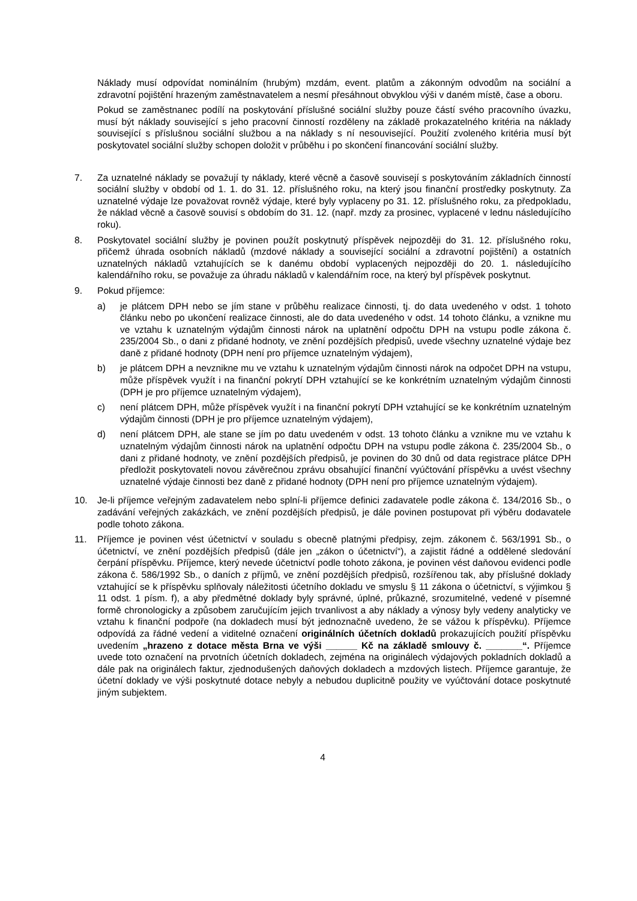Náklady musí odpovídat nominálním (hrubým) mzdám, event. platům a zákonným odvodům na sociální a zdravotní pojištění hrazeným zaměstnavatelem a nesmí přesáhnout obvyklou výši v daném místě, čase a oboru.
Pokud se zaměstnanec podílí na poskytování příslušné sociální služby pouze částí svého pracovního úvazku, musí být náklady související s jeho pracovní činností rozděleny na základě prokazatelného kritéria na náklady související s příslušnou sociální službou a na náklady s ní nesouvisející. Použití zvoleného kritéria musí být poskytovatel sociální služby schopen doložit v průběhu i po skončení financování sociální služby.
7. Za uznatelné náklady se považují ty náklady, které věcně a časově souvisejí s poskytováním základních činností sociální služby v období od 1. 1. do 31. 12. příslušného roku, na který jsou finanční prostředky poskytnuty. Za uznatelné výdaje lze považovat rovněž výdaje, které byly vyplaceny po 31. 12. příslušného roku, za předpokladu, že náklad věcně a časově souvisí s obdobím do 31. 12. (např. mzdy za prosinec, vyplacené v lednu následujícího roku).
8. Poskytovatel sociální služby je povinen použít poskytnutý příspěvek nejpozději do 31. 12. příslušného roku, přičemž úhrada osobních nákladů (mzdové náklady a související sociální a zdravotní pojištění) a ostatních uznatelných nákladů vztahujících se k danému období vyplacených nejpozději do 20. 1. následujícího kalendářního roku, se považuje za úhradu nákladů v kalendářním roce, na který byl příspěvek poskytnut.
9. Pokud příjemce:
a) je plátcem DPH nebo se jím stane v průběhu realizace činnosti, tj. do data uvedeného v odst. 1 tohoto článku nebo po ukončení realizace činnosti, ale do data uvedeného v odst. 14 tohoto článku, a vznikne mu ve vztahu k uznatelným výdajům činnosti nárok na uplatnění odpočtu DPH na vstupu podle zákona č. 235/2004 Sb., o dani z přidané hodnoty, ve znění pozdějších předpisů, uvede všechny uznatelné výdaje bez daně z přidané hodnoty (DPH není pro příjemce uznatelným výdajem),
b) je plátcem DPH a nevznikne mu ve vztahu k uznatelným výdajům činnosti nárok na odpočet DPH na vstupu, může příspěvek využít i na finanční pokrytí DPH vztahující se ke konkrétním uznatelným výdajům činnosti (DPH je pro příjemce uznatelným výdajem),
c) není plátcem DPH, může příspěvek využít i na finanční pokrytí DPH vztahující se ke konkrétním uznatelným výdajům činnosti (DPH je pro příjemce uznatelným výdajem),
d) není plátcem DPH, ale stane se jím po datu uvedeném v odst. 13 tohoto článku a vznikne mu ve vztahu k uznatelným výdajům činnosti nárok na uplatnění odpočtu DPH na vstupu podle zákona č. 235/2004 Sb., o dani z přidané hodnoty, ve znění pozdějších předpisů, je povinen do 30 dnů od data registrace plátce DPH předložit poskytovateli novou závěrečnou zprávu obsahující finanční vyúčtování příspěvku a uvést všechny uznatelné výdaje činnosti bez daně z přidané hodnoty (DPH není pro příjemce uznatelným výdajem).
10. Je-li příjemce veřejným zadavatelem nebo splní-li příjemce definici zadavatele podle zákona č. 134/2016 Sb., o zadávání veřejných zakázkách, ve znění pozdějších předpisů, je dále povinen postupovat při výběru dodavatele podle tohoto zákona.
11. Příjemce je povinen vést účetnictví v souladu s obecně platnými předpisy, zejm. zákonem č. 563/1991 Sb., o účetnictví, ve znění pozdějších předpisů (dále jen „zákon o účetnictví“), a zajistit řádné a oddělené sledování čerpání příspěvku. Příjemce, který nevede účetnictví podle tohoto zákona, je povinen vést daňovou evidenci podle zákona č. 586/1992 Sb., o daních z příjmů, ve znění pozdějších předpisů, rozšířenou tak, aby příslušné doklady vztahující se k příspěvku splňovaly náležitosti účetního dokladu ve smyslu § 11 zákona o účetnictví, s výjimkou § 11 odst. 1 písm. f), a aby předmětné doklady byly správné, úplné, průkazné, srozumitelné, vedené v písemné formě chronologicky a způsobem zaručujícím jejich trvanlivost a aby náklady a výnosy byly vedeny analyticky ve vztahu k finanční podpoře (na dokladech musí být jednoznačně uvedeno, že se vážou k příspěvku). Příjemce odpovídá za řádné vedení a viditelné označení originálních účetních dokladů prokazujících použití příspěvku uvedením „hrazeno z dotace města Brna ve výši ______ Kč na základě smlouvy č. _______“. Příjemce uvede toto označení na prvotních účetních dokladech, zejména na originálech výdajových pokladních dokladů a dále pak na originálech faktur, zjednodušených daňových dokladech a mzdových listech. Příjemce garantuje, že účetní doklady ve výši poskytnuté dotace nebyly a nebudou duplicitně použity ve vyúčtování dotace poskytnuté jiným subjektem.
4